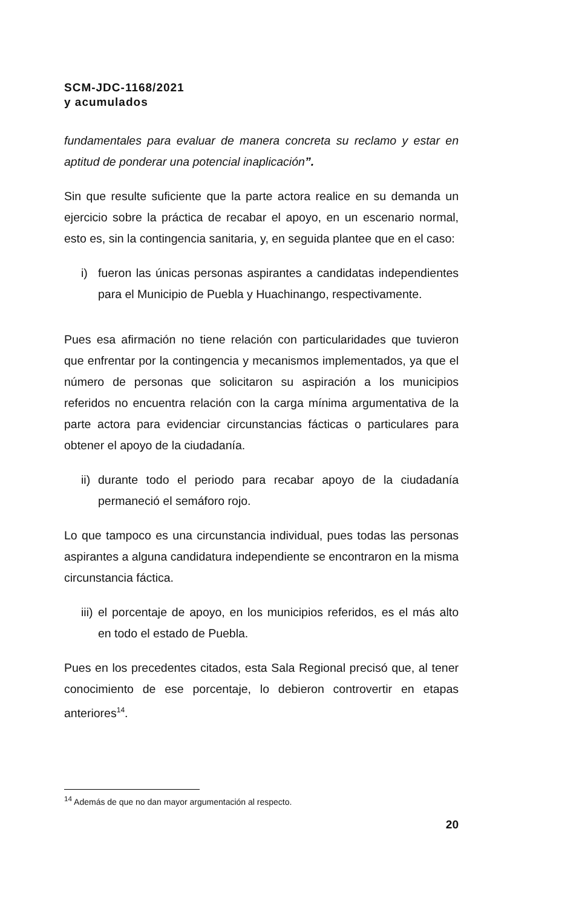SCM-JDC-1168/2021
y acumulados
fundamentales para evaluar de manera concreta su reclamo y estar en aptitud de ponderar una potencial inaplicación”.
Sin que resulte suficiente que la parte actora realice en su demanda un ejercicio sobre la práctica de recabar el apoyo, en un escenario normal, esto es, sin la contingencia sanitaria, y, en seguida plantee que en el caso:
i) fueron las únicas personas aspirantes a candidatas independientes para el Municipio de Puebla y Huachinango, respectivamente.
Pues esa afirmación no tiene relación con particularidades que tuvieron que enfrentar por la contingencia y mecanismos implementados, ya que el número de personas que solicitaron su aspiración a los municipios referidos no encuentra relación con la carga mínima argumentativa de la parte actora para evidenciar circunstancias fácticas o particulares para obtener el apoyo de la ciudadanía.
ii) durante todo el periodo para recabar apoyo de la ciudadanía permaneció el semáforo rojo.
Lo que tampoco es una circunstancia individual, pues todas las personas aspirantes a alguna candidatura independiente se encontraron en la misma circunstancia fáctica.
iii) el porcentaje de apoyo, en los municipios referidos, es el más alto en todo el estado de Puebla.
Pues en los precedentes citados, esta Sala Regional precisó que, al tener conocimiento de ese porcentaje, lo debieron controvertir en etapas anteriores<sup>14</sup>.
<sup>14</sup> Además de que no dan mayor argumentación al respecto.
20